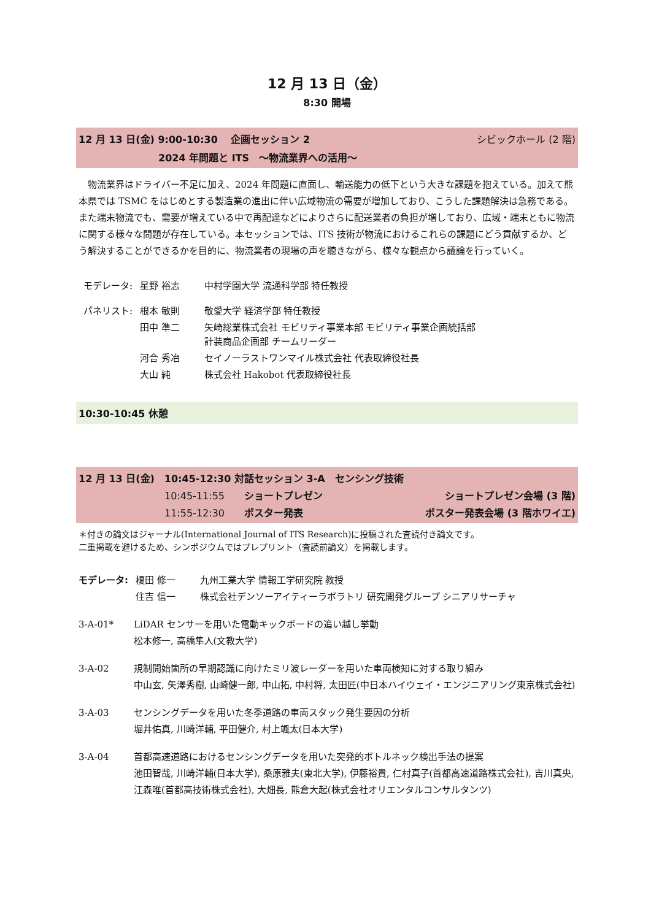12 月 13 日（金）
8:30 開場
12 月 13 日(金) 9:00-10:30　 企画セッション 2 シビックホール (2 階)
2024 年問題と ITS　～物流業界への活用～
　物流業界はドライバー不足に加え、2024 年問題に直面し、輸送能力の低下という大きな課題を抱えている。加えて熊本県では TSMC をはじめとする製造業の進出に伴い広域物流の需要が増加しており、こうした課題解決は急務である。また端末物流でも、需要が増えている中で再配達などによりさらに配送業者の負担が増しており、広域・端末ともに物流に関する様々な問題が存在している。本セッションでは、ITS 技術が物流におけるこれらの課題にどう貢献するか、どう解決することができるかを目的に、物流業者の現場の声を聴きながら、様々な観点から議論を行っていく。
| モデレータ: | 星野 裕志 | 中村学園大学 流通科学部 特任教授 |
| パネリスト: | 根本 敏則 | 敬愛大学 経済学部 特任教授 |
| | 田中 準二 | 矢崎総業株式会社 モビリティ事業本部 モビリティ事業企画統括部 計装商品企画部 チームリーダー |
| | 河合 秀冶 | セイノーラストワンマイル株式会社 代表取締役社長 |
| | 大山 純 | 株式会社 Hakobot 代表取締役社長 |
10:30-10:45 休憩
12 月 13 日(金)　10:45-12:30 対話セッション 3-A　センシング技術
10:45-11:55　　ショートプレゼン ショートプレゼン会場 (3 階)
11:55-12:30　　ポスター発表 ポスター発表会場 (3 階ホワイエ)
＊付きの論文はジャーナル(International Journal of ITS Research)に投稿された査読付き論文です。
二重掲載を避けるため、シンポジウムではプレプリント（査読前論文）を掲載します。
| モデレータ: | 榎田 修一 | 九州工業大学 情報工学研究院 教授 |
| | 住吉 信一 | 株式会社デンソーアイティーラボラトリ 研究開発グループ シニアリサーチャ |
3-A-01* LiDAR センサーを用いた電動キックボードの追い越し挙動
松本修一, 高橋隼人(文教大学)
3-A-02 規制開始箇所の早期認識に向けたミリ波レーダーを用いた車両検知に対する取り組み
中山玄, 矢澤秀樹, 山崎健一郎, 中山拓, 中村将, 太田匠(中日本ハイウェイ・エンジニアリング東京株式会社)
3-A-03 センシングデータを用いた冬季道路の車両スタック発生要因の分析
堀井佑真, 川崎洋輔, 平田健介, 村上颯太(日本大学)
3-A-04 首都高速道路におけるセンシングデータを用いた突発的ボトルネック検出手法の提案
池田智哉, 川崎洋輔(日本大学), 桑原雅夫(東北大学), 伊藤裕貴, 仁村真子(首都高速道路株式会社), 吉川真央, 江森唯(首都高技術株式会社), 大畑長, 熊倉大起(株式会社オリエンタルコンサルタンツ)